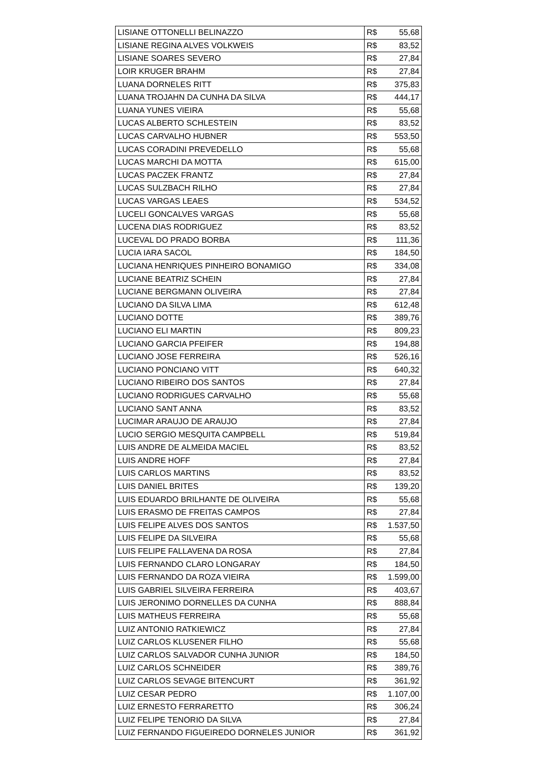| LISIANE OTTONELLI BELINAZZO | R$ | 55,68 |
| LISIANE REGINA ALVES VOLKWEIS | R$ | 83,52 |
| LISIANE SOARES SEVERO | R$ | 27,84 |
| LOIR KRUGER BRAHM | R$ | 27,84 |
| LUANA DORNELES RITT | R$ | 375,83 |
| LUANA TROJAHN DA CUNHA DA SILVA | R$ | 444,17 |
| LUANA YUNES VIEIRA | R$ | 55,68 |
| LUCAS ALBERTO SCHLESTEIN | R$ | 83,52 |
| LUCAS CARVALHO HUBNER | R$ | 553,50 |
| LUCAS CORADINI PREVEDELLO | R$ | 55,68 |
| LUCAS MARCHI DA MOTTA | R$ | 615,00 |
| LUCAS PACZEK FRANTZ | R$ | 27,84 |
| LUCAS SULZBACH RILHO | R$ | 27,84 |
| LUCAS VARGAS LEAES | R$ | 534,52 |
| LUCELI GONCALVES VARGAS | R$ | 55,68 |
| LUCENA DIAS RODRIGUEZ | R$ | 83,52 |
| LUCEVAL DO PRADO BORBA | R$ | 111,36 |
| LUCIA IARA SACOL | R$ | 184,50 |
| LUCIANA HENRIQUES PINHEIRO BONAMIGO | R$ | 334,08 |
| LUCIANE BEATRIZ SCHEIN | R$ | 27,84 |
| LUCIANE BERGMANN OLIVEIRA | R$ | 27,84 |
| LUCIANO DA SILVA LIMA | R$ | 612,48 |
| LUCIANO DOTTE | R$ | 389,76 |
| LUCIANO ELI MARTIN | R$ | 809,23 |
| LUCIANO GARCIA PFEIFER | R$ | 194,88 |
| LUCIANO JOSE FERREIRA | R$ | 526,16 |
| LUCIANO PONCIANO VITT | R$ | 640,32 |
| LUCIANO RIBEIRO DOS SANTOS | R$ | 27,84 |
| LUCIANO RODRIGUES CARVALHO | R$ | 55,68 |
| LUCIANO SANT ANNA | R$ | 83,52 |
| LUCIMAR ARAUJO DE ARAUJO | R$ | 27,84 |
| LUCIO SERGIO MESQUITA CAMPBELL | R$ | 519,84 |
| LUIS ANDRE DE ALMEIDA MACIEL | R$ | 83,52 |
| LUIS ANDRE HOFF | R$ | 27,84 |
| LUIS CARLOS MARTINS | R$ | 83,52 |
| LUIS DANIEL BRITES | R$ | 139,20 |
| LUIS EDUARDO BRILHANTE DE OLIVEIRA | R$ | 55,68 |
| LUIS ERASMO DE FREITAS CAMPOS | R$ | 27,84 |
| LUIS FELIPE ALVES DOS SANTOS | R$ | 1.537,50 |
| LUIS FELIPE DA SILVEIRA | R$ | 55,68 |
| LUIS FELIPE FALLAVENA DA ROSA | R$ | 27,84 |
| LUIS FERNANDO CLARO LONGARAY | R$ | 184,50 |
| LUIS FERNANDO DA ROZA VIEIRA | R$ | 1.599,00 |
| LUIS GABRIEL SILVEIRA FERREIRA | R$ | 403,67 |
| LUIS JERONIMO DORNELLES DA CUNHA | R$ | 888,84 |
| LUIS MATHEUS FERREIRA | R$ | 55,68 |
| LUIZ ANTONIO RATKIEWICZ | R$ | 27,84 |
| LUIZ CARLOS KLUSENER FILHO | R$ | 55,68 |
| LUIZ CARLOS SALVADOR CUNHA JUNIOR | R$ | 184,50 |
| LUIZ CARLOS SCHNEIDER | R$ | 389,76 |
| LUIZ CARLOS SEVAGE BITENCURT | R$ | 361,92 |
| LUIZ CESAR PEDRO | R$ | 1.107,00 |
| LUIZ ERNESTO FERRARETTO | R$ | 306,24 |
| LUIZ FELIPE TENORIO DA SILVA | R$ | 27,84 |
| LUIZ FERNANDO FIGUEIREDO DORNELES JUNIOR | R$ | 361,92 |